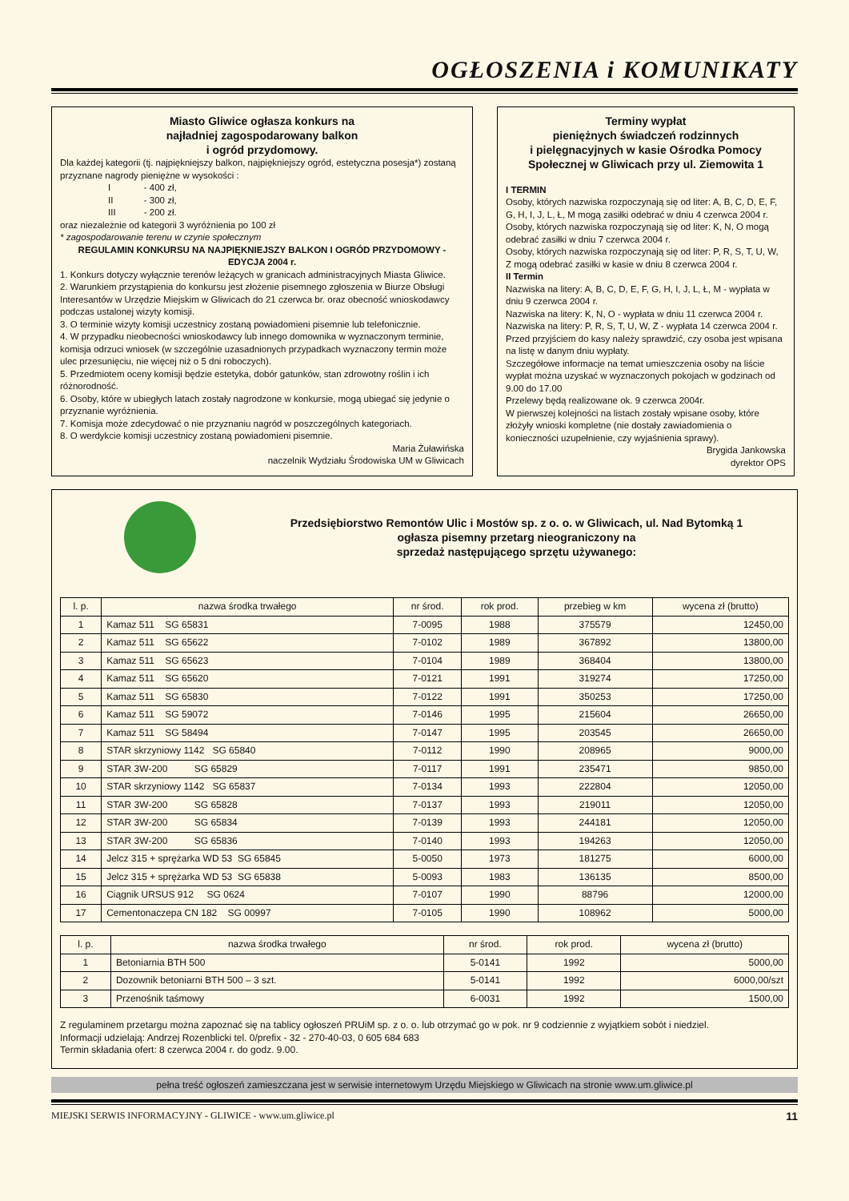OGŁOSZENIA i KOMUNIKATY
Miasto Gliwice ogłasza konkurs na
najładniej zagospodarowany balkon
i ogród przydomowy.
Dla każdej kategorii (tj. najpiękniejszy balkon, najpiękniejszy ogród, estetyczna posesja*) zostaną przyznane nagrody pieniężne w wysokości :
I - 400 zł,
II - 300 zł,
III - 200 zł.
oraz niezależnie od kategorii 3 wyróżnienia po 100 zł
* zagospodarowanie terenu w czynie społecznym
REGULAMIN KONKURSU NA NAJPIĘKNIEJSZY BALKON I OGRÓD PRZYDOMOWY - EDYCJA 2004 r.
1. Konkurs dotyczy wyłącznie terenów leżących w granicach administracyjnych Miasta Gliwice.
2. Warunkiem przystąpienia do konkursu jest złożenie pisemnego zgłoszenia w Biurze Obsługi Interesantów w Urzędzie Miejskim w Gliwicach do 21 czerwca br. oraz obecność wnioskodawcy podczas ustalonej wizyty komisji.
3. O terminie wizyty komisji uczestnicy zostaną powiadomieni pisemnie lub telefonicznie.
4. W przypadku nieobecności wnioskodawcy lub innego domownika w wyznaczonym terminie, komisja odrzuci wniosek (w szczególnie uzasadnionych przypadkach wyznaczony termin może ulec przesunięciu, nie więcej niż o 5 dni roboczych).
5. Przedmiotem oceny komisji będzie estetyka, dobór gatunków, stan zdrowotny roślin i ich różnorodność.
6. Osoby, które w ubiegłych latach zostały nagrodzone w konkursie, mogą ubiegać się jedynie o przyznanie wyróżnienia.
7. Komisja może zdecydować o nie przyznaniu nagród w poszczególnych kategoriach.
8. O werdykcie komisji uczestnicy zostaną powiadomieni pisemnie.
Maria Żuławińska
naczelnik Wydziału Środowiska UM w Gliwicach
Terminy wypłat
pieniężnych świadczeń rodzinnych
i pielęgnacyjnych w kasie Ośrodka Pomocy Społecznej w Gliwicach przy ul. Ziemowita 1
I TERMIN
Osoby, których nazwiska rozpoczynają się od liter: A, B, C, D, E, F, G, H, I, J, L, Ł, M mogą zasiłki odebrać w dniu 4 czerwca 2004 r.
Osoby, których nazwiska rozpoczynają się od liter: K, N, O mogą odebrać zasiłki w dniu 7 czerwca 2004 r.
Osoby, których nazwiska rozpoczynają się od liter: P, R, S, T, U, W, Z mogą odebrać zasiłki w kasie w dniu 8 czerwca 2004 r.
II Termin
Nazwiska na litery: A, B, C, D, E, F, G, H, I, J, L, Ł, M - wypłata w dniu 9 czerwca 2004 r.
Nazwiska na litery: K, N, O - wypłata w dniu 11 czerwca 2004 r.
Nazwiska na litery: P, R, S, T, U, W, Z - wypłata 14 czerwca 2004 r.
Przed przyjściem do kasy należy sprawdzić, czy osoba jest wpisana na listę w danym dniu wypłaty.
Szczegółowe informacje na temat umieszczenia osoby na liście wypłat można uzyskać w wyznaczonych pokojach w godzinach od 9.00 do 17.00
Przelewy będą realizowane ok. 9 czerwca 2004r.
W pierwszej kolejności na listach zostały wpisane osoby, które złożyły wnioski kompletne (nie dostały zawiadomienia o konieczności uzupełnienie, czy wyjaśnienia sprawy).
Brygida Jankowska
dyrektor OPS
Przedsiębiorstwo Remontów Ulic i Mostów sp. z o. o. w Gliwicach, ul. Nad Bytomką 1
ogłasza pisemny przetarg nieograniczony na
sprzedaż następującego sprzętu używanego:
| l. p. | nazwa środka trwałego | nr środ. | rok prod. | przebieg w km | wycena zł (brutto) |
| --- | --- | --- | --- | --- | --- |
| 1 | Kamaz 511 SG 65831 | 7-0095 | 1988 | 375579 | 12450,00 |
| 2 | Kamaz 511 SG 65622 | 7-0102 | 1989 | 367892 | 13800,00 |
| 3 | Kamaz 511 SG 65623 | 7-0104 | 1989 | 368404 | 13800,00 |
| 4 | Kamaz 511 SG 65620 | 7-0121 | 1991 | 319274 | 17250,00 |
| 5 | Kamaz 511 SG 65830 | 7-0122 | 1991 | 350253 | 17250,00 |
| 6 | Kamaz 511 SG 59072 | 7-0146 | 1995 | 215604 | 26650,00 |
| 7 | Kamaz 511 SG 58494 | 7-0147 | 1995 | 203545 | 26650,00 |
| 8 | STAR skrzyniowy 1142 SG 65840 | 7-0112 | 1990 | 208965 | 9000,00 |
| 9 | STAR 3W-200 SG 65829 | 7-0117 | 1991 | 235471 | 9850,00 |
| 10 | STAR skrzyniowy 1142 SG 65837 | 7-0134 | 1993 | 222804 | 12050,00 |
| 11 | STAR 3W-200 SG 65828 | 7-0137 | 1993 | 219011 | 12050,00 |
| 12 | STAR 3W-200 SG 65834 | 7-0139 | 1993 | 244181 | 12050,00 |
| 13 | STAR 3W-200 SG 65836 | 7-0140 | 1993 | 194263 | 12050,00 |
| 14 | Jelcz 315 + sprężarka WD 53 SG 65845 | 5-0050 | 1973 | 181275 | 6000,00 |
| 15 | Jelcz 315 + sprężarka WD 53 SG 65838 | 5-0093 | 1983 | 136135 | 8500,00 |
| 16 | Ciągnik URSUS 912 SG 0624 | 7-0107 | 1990 | 88796 | 12000,00 |
| 17 | Cementonaczepa CN 182 SG 00997 | 7-0105 | 1990 | 108962 | 5000,00 |
| l. p. | nazwa środka trwałego | nr środ. | rok prod. | wycena zł (brutto) |
| --- | --- | --- | --- | --- |
| 1 | Betoniarnia BTH 500 | 5-0141 | 1992 | 5000,00 |
| 2 | Dozownik betoniarni BTH 500 – 3 szt. | 5-0141 | 1992 | 6000,00/szt |
| 3 | Przenośnik taśmowy | 6-0031 | 1992 | 1500,00 |
Z regulaminem przetargu można zapoznać się na tablicy ogłoszeń PRUiM sp. z o. o. lub otrzymać go w pok. nr 9 codziennie z wyjątkiem sobót i niedziel.
Informacji udzielają: Andrzej Rozenblicki tel. 0/prefix - 32 - 270-40-03, 0 605 684 683
Termin składania ofert: 8 czerwca 2004 r. do godz. 9.00.
pełna treść ogłoszeń zamieszczana jest w serwisie internetowym Urzędu Miejskiego w Gliwicach na stronie www.um.gliwice.pl
MIEJSKI SERWIS INFORMACYJNY - GLIWICE - www.um.gliwice.pl 11